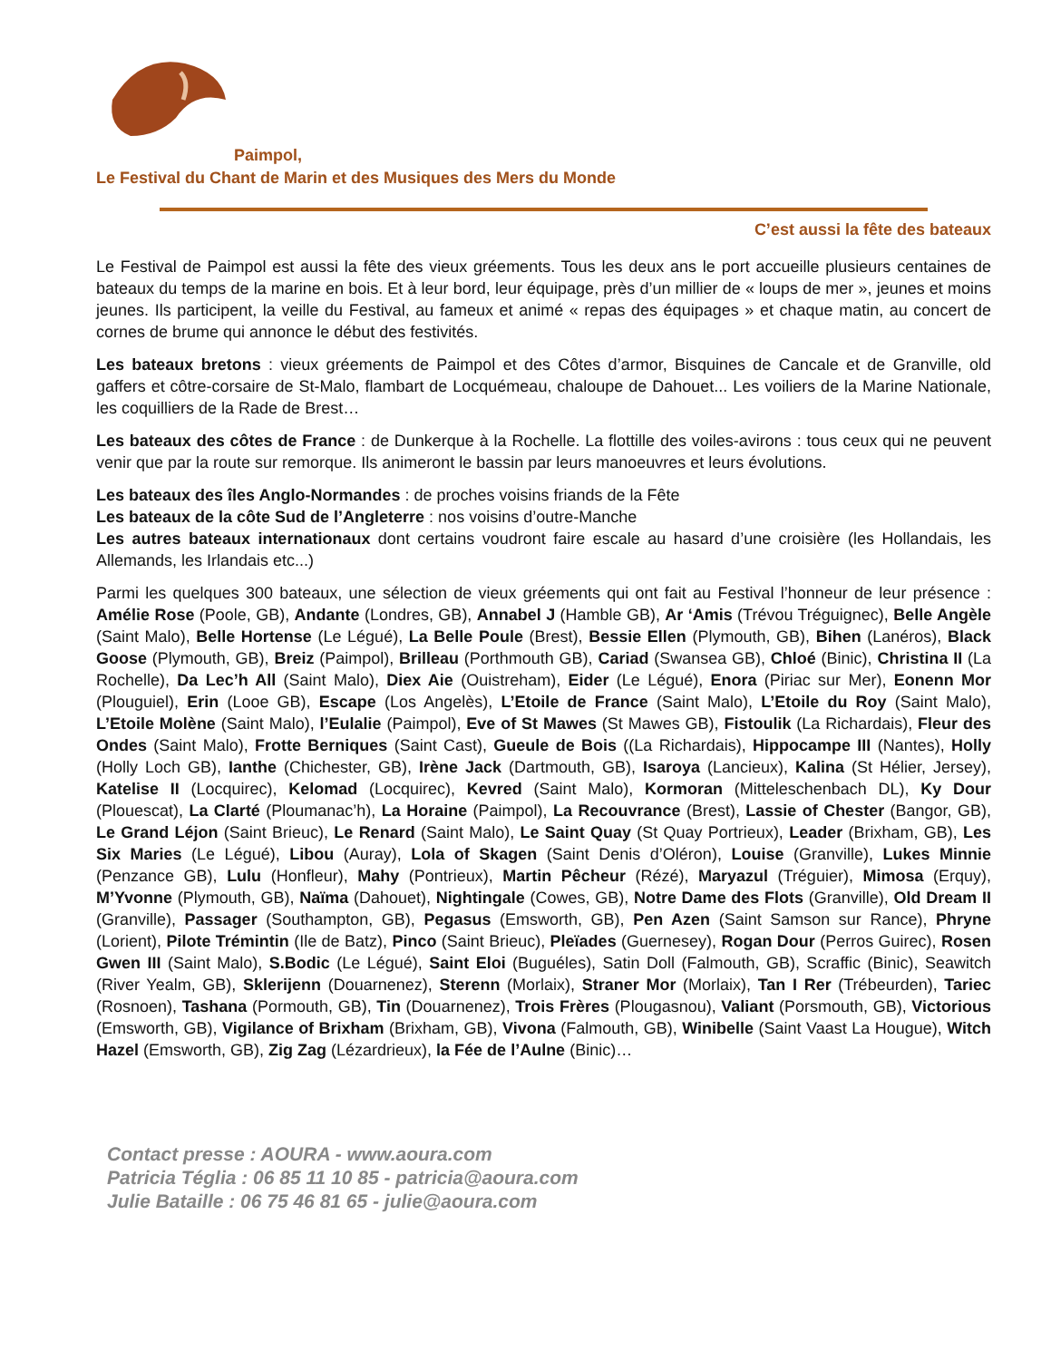Paimpol,
Le Festival du Chant de Marin et des Musiques des Mers du Monde
C’est aussi la fête des bateaux
Le Festival de Paimpol est aussi la fête des vieux gréements. Tous les deux ans le port accueille plusieurs centaines de bateaux du temps de la marine en bois. Et à leur bord, leur équipage, près d’un millier de « loups de mer », jeunes et moins jeunes. Ils participent, la veille du Festival, au fameux et animé « repas des équipages » et chaque matin, au concert de cornes de brume qui annonce le début des festivités.
Les bateaux bretons : vieux gréements de Paimpol et des Côtes d’armor, Bisquines de Cancale et de Granville, old gaffers et côtre-corsaire de St-Malo, flambart de Locquémeau, chaloupe de Dahouet... Les voiliers de la Marine Nationale, les coquilliers de la Rade de Brest…
Les bateaux des côtes de France : de Dunkerque à la Rochelle. La flottille des voiles-avirons : tous ceux qui ne peuvent venir que par la route sur remorque. Ils animeront le bassin par leurs manoeuvres et leurs évolutions.
Les bateaux des îles Anglo-Normandes : de proches voisins friands de la Fête
Les bateaux de la côte Sud de l’Angleterre : nos voisins d’outre-Manche
Les autres bateaux internationaux dont certains voudront faire escale au hasard d’une croisière (les Hollandais, les Allemands, les Irlandais etc...)
Parmi les quelques 300 bateaux, une sélection de vieux gréements qui ont fait au Festival l’honneur de leur présence : Amélie Rose (Poole, GB), Andante (Londres, GB), Annabel J (Hamble GB), Ar ‘Amis (Trévou Tréguignec), Belle Angèle (Saint Malo), Belle Hortense (Le Légué), La Belle Poule (Brest), Bessie Ellen (Plymouth, GB), Bihen (Lanéros), Black Goose (Plymouth, GB), Breiz (Paimpol), Brilleau (Porthmouth GB), Cariad (Swansea GB), Chloé (Binic), Christina II (La Rochelle), Da Lec’h All (Saint Malo), Diex Aie (Ouistreham), Eider (Le Légué), Enora (Piriac sur Mer), Eonenn Mor (Plouguiel), Erin (Looe GB), Escape (Los Angelès), L’Etoile de France (Saint Malo), L’Etoile du Roy (Saint Malo), L’Etoile Molène (Saint Malo), l’Eulalie (Paimpol), Eve of St Mawes (St Mawes GB), Fistoulik (La Richardais), Fleur des Ondes (Saint Malo), Frotte Berniques (Saint Cast), Gueule de Bois ((La Richardais), Hippocampe III (Nantes), Holly (Holly Loch GB), Ianthe (Chichester, GB), Irène Jack (Dartmouth, GB), Isaroya (Lancieux), Kalina (St Hélier, Jersey), Katelise II (Locquirec), Kelomad (Locquirec), Kevred (Saint Malo), Kormoran (Mitteleschenbach DL), Ky Dour (Plouescat), La Clarté (Ploumanac’h), La Horaine (Paimpol), La Recouvrance (Brest), Lassie of Chester (Bangor, GB), Le Grand Léjon (Saint Brieuc), Le Renard (Saint Malo), Le Saint Quay (St Quay Portrieux), Leader (Brixham, GB), Les Six Maries (Le Légué), Libou (Auray), Lola of Skagen (Saint Denis d’Oléron), Louise (Granville), Lukes Minnie (Penzance GB), Lulu (Honfleur), Mahy (Pontrieux), Martin Pêcheur (Rézé), Maryazul (Tréguier), Mimosa (Erquy), M’Yvonne (Plymouth, GB), Naïma (Dahouet), Nightingale (Cowes, GB), Notre Dame des Flots (Granville), Old Dream II (Granville), Passager (Southampton, GB), Pegasus (Emsworth, GB), Pen Azen (Saint Samson sur Rance), Phryne (Lorient), Pilote Trémintin (Ile de Batz), Pinco (Saint Brieuc), Pleïades (Guernesey), Rogan Dour (Perros Guirec), Rosen Gwen III (Saint Malo), S.Bodic (Le Légué), Saint Eloi (Buguéles), Satin Doll (Falmouth, GB), Scraffic (Binic), Seawitch (River Yealm, GB), Sklerijenn (Douarnenez), Sterenn (Morlaix), Straner Mor (Morlaix), Tan I Rer (Trébeurden), Tariec (Rosnoen), Tashana (Pormouth, GB), Tin (Douarnenez), Trois Frères (Plougasnou), Valiant (Porsmouth, GB), Victorious (Emsworth, GB), Vigilance of Brixham (Brixham, GB), Vivona (Falmouth, GB), Winibelle (Saint Vaast La Hougue), Witch Hazel (Emsworth, GB), Zig Zag (Lézardrieux), la Fée de l’Aulne (Binic)…
Contact presse : AOURA - www.aoura.com
Patricia Téglia : 06 85 11 10 85 - patricia@aoura.com
Julie Bataille : 06 75 46 81 65 - julie@aoura.com